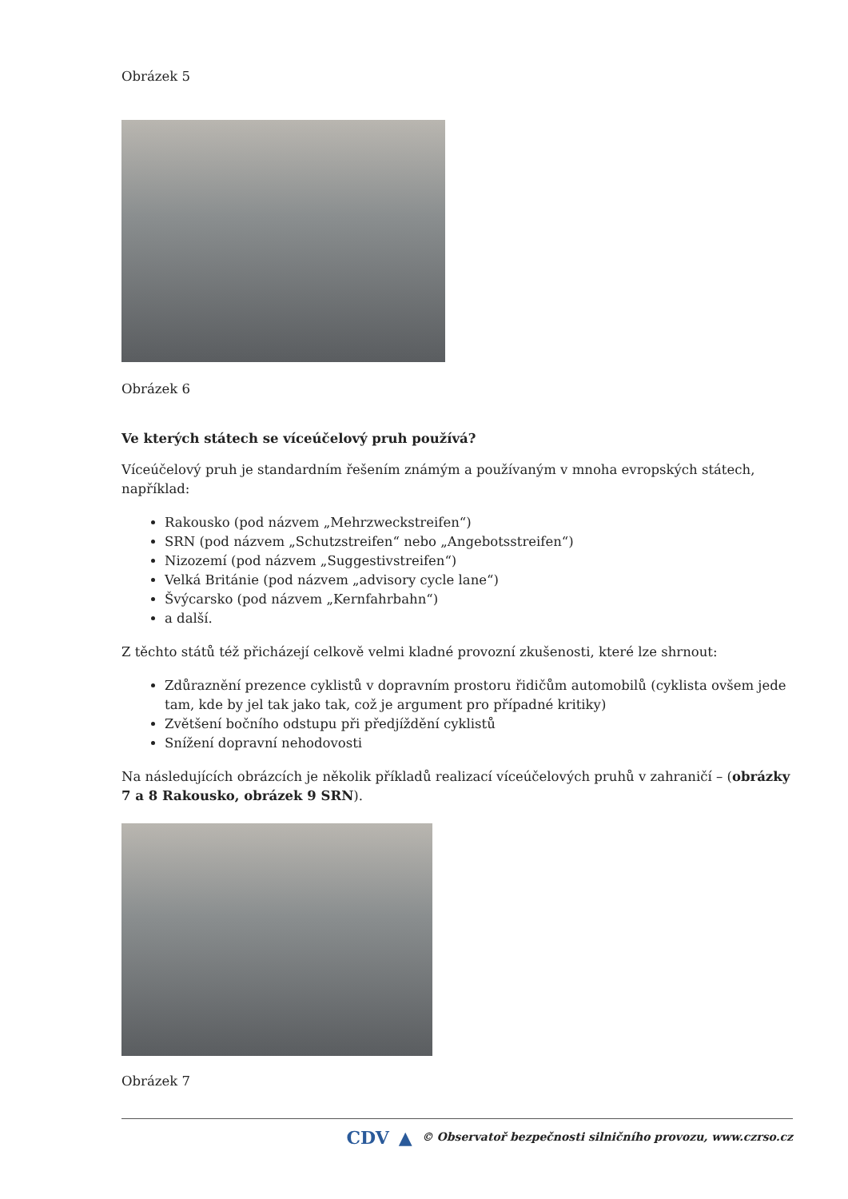Obrázek 5
Obrázek 6
Ve kterých státech se víceúčelový pruh používá?
Víceúčelový pruh je standardním řešením známým a používaným v mnoha evropských státech, například:
Rakousko (pod názvem „Mehrzweckstreifen“)
SRN (pod názvem „Schutzstreifen“ nebo „Angebotsstreifen“)
Nizozemí (pod názvem „Suggestivstreifen“)
Velká Británie (pod názvem „advisory cycle lane“)
Švýcarsko (pod názvem „Kernfahrbahn“)
a další.
Z těchto států též přicházejí celkově velmi kladné provozní zkušenosti, které lze shrnout:
Zdůraznění prezence cyklistů v dopravním prostoru řidičům automobilů (cyklista ovšem jede tam, kde by jel tak jako tak, což je argument pro případné kritiky)
Zvětšení bočního odstupu při předjíždění cyklistů
Snížení dopravní nehodovosti
Na následujících obrázcích je několik příkladů realizací víceúčelových pruhů v zahraničí – (obrázky 7 a 8 Rakousko, obrázek 9 SRN).
Obrázek 7
CDV ▲ © Observatoř bezpečnosti silničního provozu, www.czrso.cz